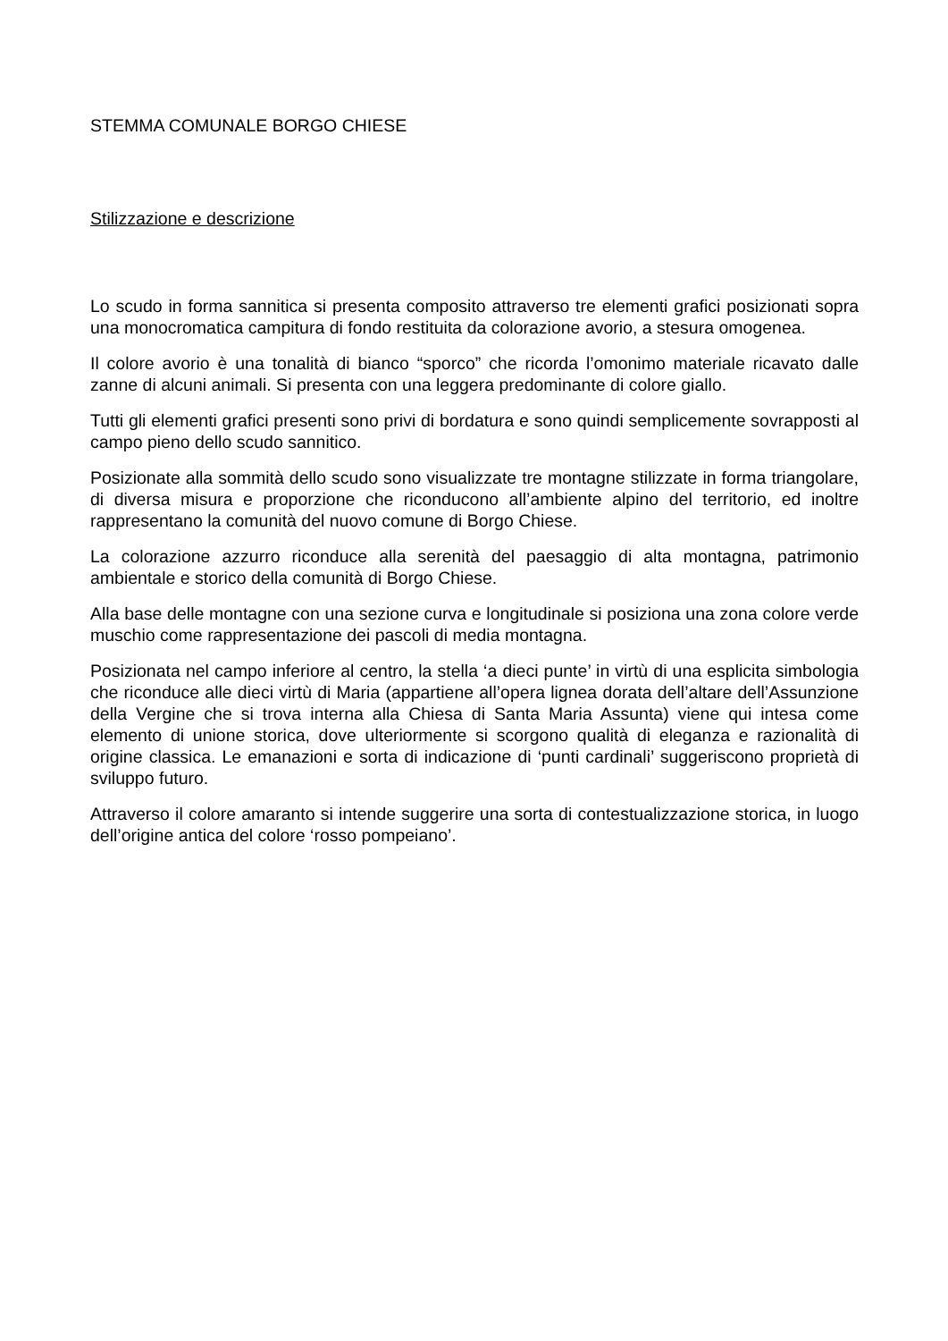STEMMA COMUNALE BORGO CHIESE
Stilizzazione e descrizione
Lo scudo in forma sannitica si presenta composito attraverso tre elementi grafici posizionati sopra una monocromatica campitura di fondo restituita da colorazione avorio, a stesura omogenea.
Il colore avorio è una tonalità di bianco “sporco” che ricorda l’omonimo materiale ricavato dalle zanne di alcuni animali. Si presenta con una leggera predominante di colore giallo.
Tutti gli elementi grafici presenti sono privi di bordatura e sono quindi semplicemente sovrapposti al campo pieno dello scudo sannitico.
Posizionate alla sommità dello scudo sono visualizzate tre montagne stilizzate in forma triangolare, di diversa misura e proporzione che riconducono all’ambiente alpino del territorio, ed inoltre rappresentano la comunità del nuovo comune di Borgo Chiese.
La colorazione azzurro riconduce alla serenità del paesaggio di alta montagna, patrimonio ambientale e storico della comunità di Borgo Chiese.
Alla base delle montagne con una sezione curva e longitudinale si posiziona una zona colore verde muschio come rappresentazione dei pascoli di media montagna.
Posizionata nel campo inferiore al centro, la stella ‘a dieci punte’ in virtù di una esplicita simbologia che riconduce alle dieci virtù di Maria (appartiene all’opera lignea dorata dell’altare dell’Assunzione della Vergine che si trova interna alla Chiesa di Santa Maria Assunta) viene qui intesa come elemento di unione storica, dove ulteriormente si scorgono qualità di eleganza e razionalità di origine classica. Le emanazioni e sorta di indicazione di ‘punti cardinali’ suggeriscono proprietà di sviluppo futuro.
Attraverso il colore amaranto si intende suggerire una sorta di contestualizzazione storica, in luogo dell’origine antica del colore ‘rosso pompeiano’.